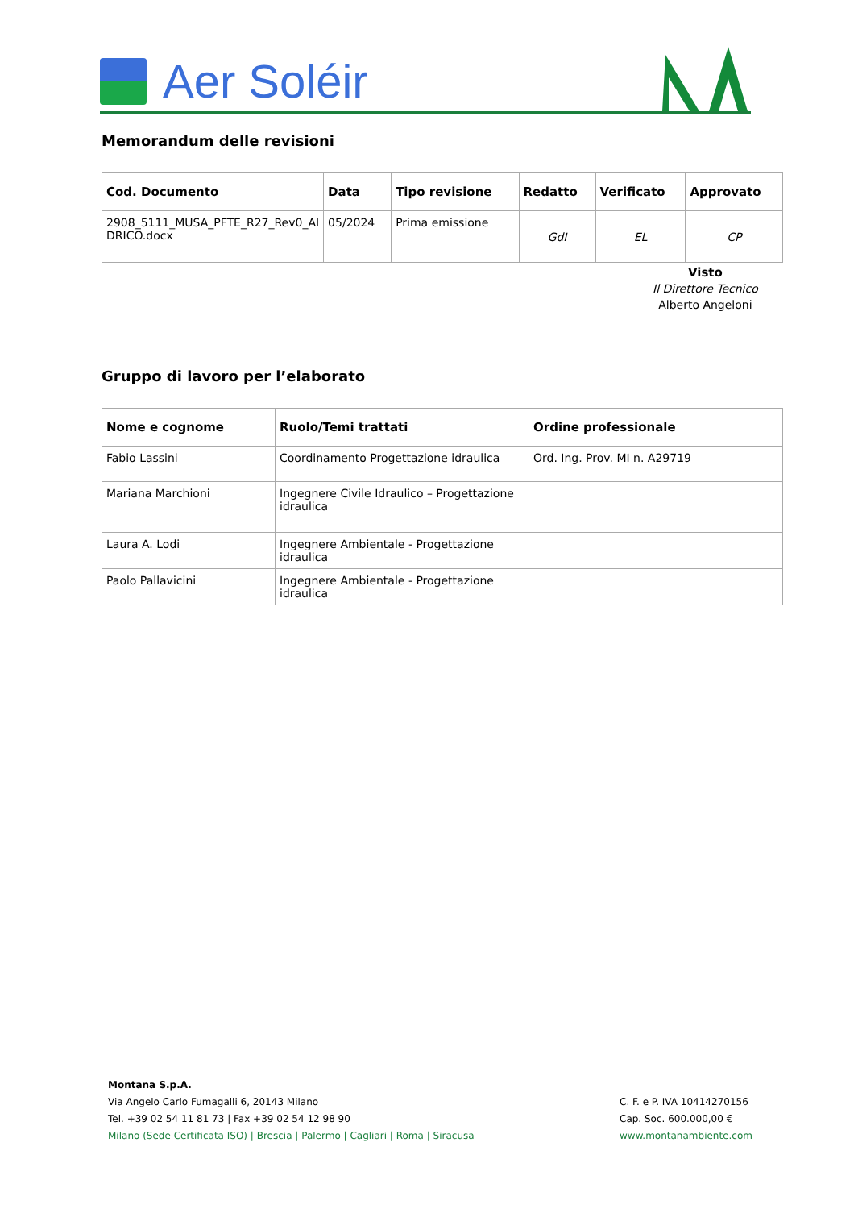Aer Soléir
Memorandum delle revisioni
| Cod. Documento | Data | Tipo revisione | Redatto | Verificato | Approvato |
| --- | --- | --- | --- | --- | --- |
| 2908_5111_MUSA_PFTE_R27_Rev0_AI DRICO.docx | 05/2024 | Prima emissione | GdI | EL | CP |
Visto
Il Direttore Tecnico
Alberto Angeloni
Gruppo di lavoro per l’elaborato
| Nome e cognome | Ruolo/Temi trattati | Ordine professionale |
| --- | --- | --- |
| Fabio Lassini | Coordinamento Progettazione idraulica | Ord. Ing. Prov. MI n. A29719 |
| Mariana Marchioni | Ingegnere Civile Idraulico – Progettazione idraulica | |
| Laura A. Lodi | Ingegnere Ambientale - Progettazione idraulica | |
| Paolo Pallavicini | Ingegnere Ambientale - Progettazione idraulica | |
Montana S.p.A.
Via Angelo Carlo Fumagalli 6, 20143 Milano
Tel. +39 02 54 11 81 73 | Fax +39 02 54 12 98 90
Milano (Sede Certificata ISO) | Brescia | Palermo | Cagliari | Roma | Siracusa
C. F. e P. IVA 10414270156
Cap. Soc. 600.000,00 €
www.montanambiente.com